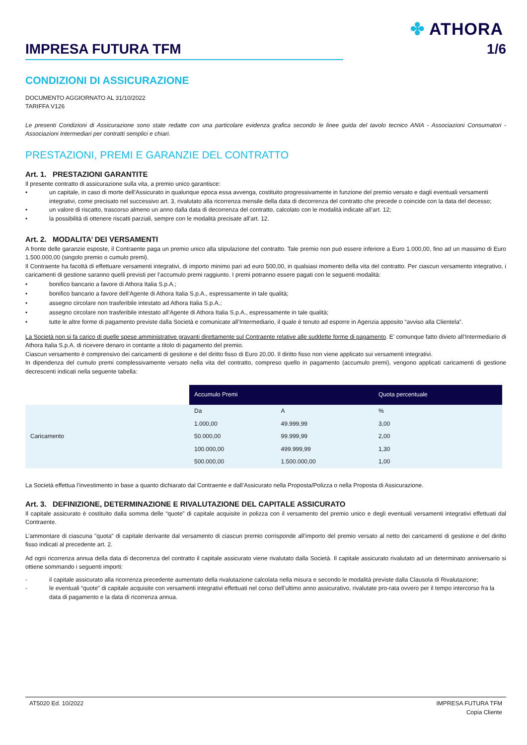✤ ATHORA
IMPRESA FUTURA TFM 1/6
CONDIZIONI DI ASSICURAZIONE
DOCUMENTO AGGIORNATO AL 31/10/2022
TARIFFA V126
Le presenti Condizioni di Assicurazione sono state redatte con una particolare evidenza grafica secondo le linee guida del tavolo tecnico ANIA - Associazioni Consumatori - Associazioni Intermediari per contratti semplici e chiari.
PRESTAZIONI, PREMI E GARANZIE DEL CONTRATTO
Art. 1. PRESTAZIONI GARANTITE
Il presente contratto di assicurazione sulla vita, a premio unico garantisce:
• un capitale, in caso di morte dell’Assicurato in qualunque epoca essa avvenga, costituito progressivamente in funzione del premio versato e dagli eventuali versamenti integrativi, come precisato nel successivo art. 3, rivalutato alla ricorrenza mensile della data di decorrenza del contratto che precede o coincide con la data del decesso;
• un valore di riscatto, trascorso almeno un anno dalla data di decorrenza del contratto, calcolato con le modalità indicate all’art. 12;
• la possibilità di ottenere riscatti parziali, sempre con le modalità precisate all’art. 12.
Art. 2. MODALITA’ DEI VERSAMENTI
A fronte delle garanzie esposte, il Contraente paga un premio unico alla stipulazione del contratto. Tale premio non può essere inferiore a Euro 1.000,00, fino ad un massimo di Euro 1.500.000,00 (singolo premio o cumulo premi).
Il Contraente ha facoltà di effettuare versamenti integrativi, di importo minimo pari ad euro 500,00, in qualsiasi momento della vita del contratto. Per ciascun versamento integrativo, i caricamenti di gestione saranno quelli previsti per l’accumulo premi raggiunto. I premi potranno essere pagati con le seguenti modalità:
• bonifico bancario a favore di Athora Italia S.p.A.;
• bonifico bancario a favore dell’Agente di Athora Italia S.p.A., espressamente in tale qualità;
• assegno circolare non trasferibile intestato ad Athora Italia S.p.A.;
• assegno circolare non trasferibile intestato all’Agente di Athora Italia S.p.A., espressamente in tale qualità;
• tutte le altre forme di pagamento previste dalla Società e comunicate all’Intermediario, il quale è tenuto ad esporre in Agenzia apposito “avviso alla Clientela”.
La Società non si fa carico di quelle spese amministrative gravanti direttamente sul Contraente relative alle suddette forme di pagamento. E’ comunque fatto divieto all’Intermediario di Athora Italia S.p.A. di ricevere denaro in contante a titolo di pagamento del premio.
Ciascun versamento è comprensivo dei caricamenti di gestione e del diritto fisso di Euro 20,00. Il diritto fisso non viene applicato sui versamenti integrativi.
In dipendenza del cumulo premi complessivamente versato nella vita del contratto, compreso quello in pagamento (accumulo premi), vengono applicati caricamenti di gestione decrescenti indicati nella seguente tabella:
| | Accumulo Premi | | Quota percentuale |
| Caricamento | Da | A | % |
| | 1.000,00 | 49.999,99 | 3,00 |
| | 50.000,00 | 99.999,99 | 2,00 |
| | 100.000,00 | 499.999,99 | 1,30 |
| | 500.000,00 | 1.500.000,00 | 1,00 |
La Società effettua l’investimento in base a quanto dichiarato dal Contraente e dall’Assicurato nella Proposta/Polizza o nella Proposta di Assicurazione.
Art. 3. DEFINIZIONE, DETERMINAZIONE E RIVALUTAZIONE DEL CAPITALE ASSICURATO
Il capitale assicurato è costituito dalla somma delle “quote” di capitale acquisite in polizza con il versamento del premio unico e degli eventuali versamenti integrativi effettuati dal Contraente.
L’ammontare di ciascuna "quota" di capitale derivante dal versamento di ciascun premio corrisponde all’importo del premio versato al netto dei caricamenti di gestione e del diritto fisso indicati al precedente art. 2.
Ad ogni ricorrenza annua della data di decorrenza del contratto il capitale assicurato viene rivalutato dalla Società. Il capitale assicurato rivalutato ad un determinato anniversario si ottiene sommando i seguenti importi:
- il capitale assicurato alla ricorrenza precedente aumentato della rivalutazione calcolata nella misura e secondo le modalità previste dalla Clausola di Rivalutazione;
- le eventuali “quote” di capitale acquisite con versamenti integrativi effettuati nel corso dell’ultimo anno assicurativo, rivalutate pro-rata ovvero per il tempo intercorso fra la data di pagamento e la data di ricorrenza annua.
AT5020 Ed. 10/2022 IMPRESA FUTURA TFM
Copia Cliente